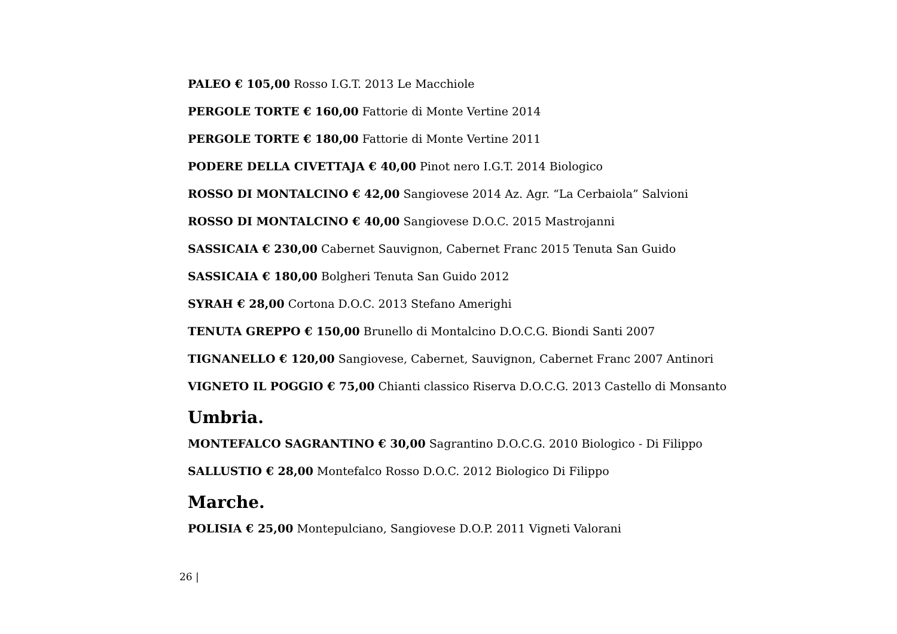PALEO € 105,00 Rosso I.G.T. 2013 Le Macchiole
PERGOLE TORTE € 160,00 Fattorie di Monte Vertine 2014
PERGOLE TORTE € 180,00 Fattorie di Monte Vertine 2011
PODERE DELLA CIVETTAJA € 40,00 Pinot nero I.G.T. 2014 Biologico
ROSSO DI MONTALCINO € 42,00 Sangiovese 2014 Az. Agr. “La Cerbaiola” Salvioni
ROSSO DI MONTALCINO € 40,00 Sangiovese D.O.C. 2015 Mastrojanni
SASSICAIA € 230,00 Cabernet Sauvignon, Cabernet Franc 2015 Tenuta San Guido
SASSICAIA € 180,00 Bolgheri Tenuta San Guido 2012
SYRAH € 28,00 Cortona D.O.C. 2013 Stefano Amerighi
TENUTA GREPPO € 150,00 Brunello di Montalcino D.O.C.G. Biondi Santi 2007
TIGNANELLO € 120,00 Sangiovese, Cabernet, Sauvignon, Cabernet Franc 2007 Antinori
VIGNETO IL POGGIO € 75,00 Chianti classico Riserva D.O.C.G. 2013 Castello di Monsanto
Umbria.
MONTEFALCO SAGRANTINO € 30,00 Sagrantino D.O.C.G. 2010 Biologico - Di Filippo
SALLUSTIO € 28,00 Montefalco Rosso D.O.C. 2012 Biologico Di Filippo
Marche.
POLISIA € 25,00 Montepulciano, Sangiovese D.O.P. 2011 Vigneti Valorani
26 |